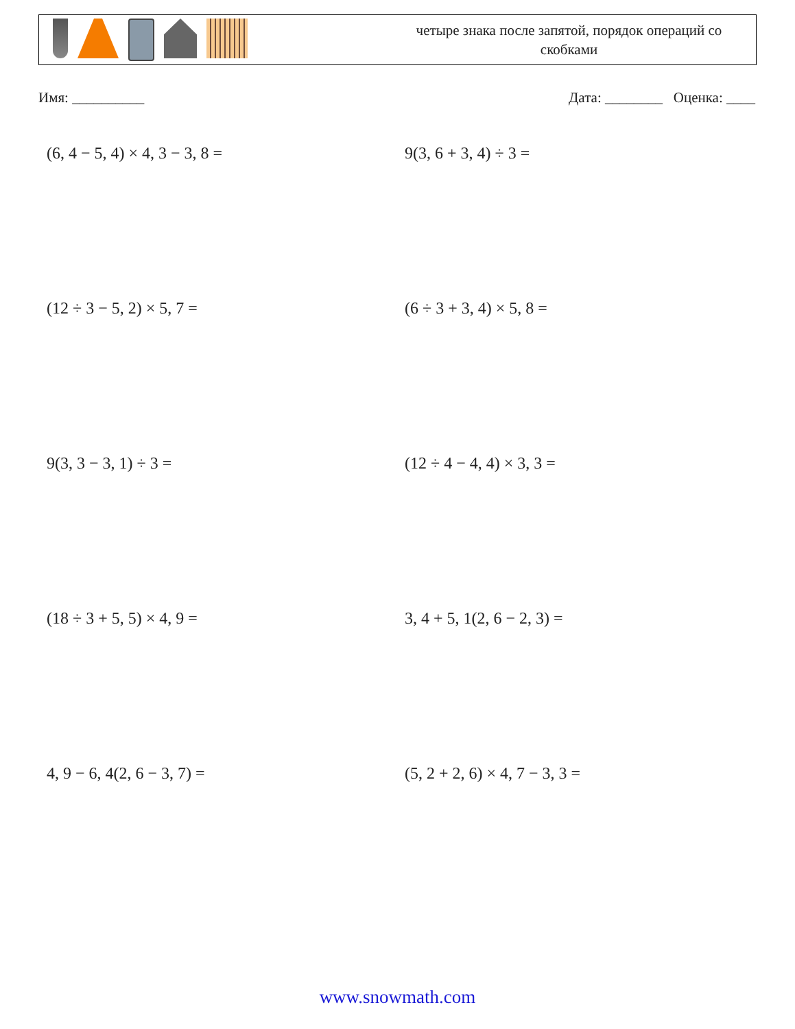четыре знака после запятой, порядок операций со скобками
Имя: __________ Дата: ________ Оценка: ____
(6, 4 − 5, 4) × 4, 3 − 3, 8 =
9(3, 6 + 3, 4) ÷ 3 =
(12 ÷ 3 − 5, 2) × 5, 7 =
(6 ÷ 3 + 3, 4) × 5, 8 =
9(3, 3 − 3, 1) ÷ 3 =
(12 ÷ 4 − 4, 4) × 3, 3 =
(18 ÷ 3 + 5, 5) × 4, 9 =
3, 4 + 5, 1(2, 6 − 2, 3) =
4, 9 − 6, 4(2, 6 − 3, 7) =
(5, 2 + 2, 6) × 4, 7 − 3, 3 =
www.snowmath.com